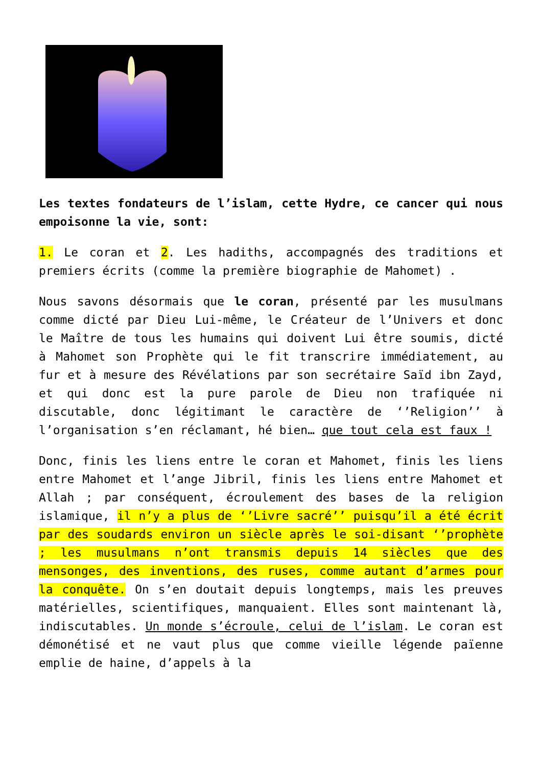Les textes fondateurs de l’islam, cette Hydre, ce cancer qui nous empoisonne la vie, sont:
1. Le coran et 2. Les hadiths, accompagnés des traditions et premiers écrits (comme la première biographie de Mahomet) .
Nous savons désormais que le coran, présenté par les musulmans comme dicté par Dieu Lui-même, le Créateur de l’Univers et donc le Maître de tous les humains qui doivent Lui être soumis, dicté à Mahomet son Prophète qui le fit transcrire immédiatement, au fur et à mesure des Révélations par son secrétaire Saïd ibn Zayd, et qui donc est la pure parole de Dieu non trafiquée ni discutable, donc légitimant le caractère de ‘’Religion’’ à l’organisation s’en réclamant, hé bien… que tout cela est faux !
Donc, finis les liens entre le coran et Mahomet, finis les liens entre Mahomet et l’ange Jibril, finis les liens entre Mahomet et Allah ; par conséquent, écroulement des bases de la religion islamique, il n’y a plus de ‘’Livre sacré’’ puisqu’il a été écrit par des soudards environ un siècle après le soi-disant ‘’prophète ; les musulmans n’ont transmis depuis 14 siècles que des mensonges, des inventions, des ruses, comme autant d’armes pour la conquête. On s’en doutait depuis longtemps, mais les preuves matérielles, scientifiques, manquaient. Elles sont maintenant là, indiscutables. Un monde s’écroule, celui de l’islam. Le coran est démonétisé et ne vaut plus que comme vieille légende païenne emplie de haine, d’appels à la